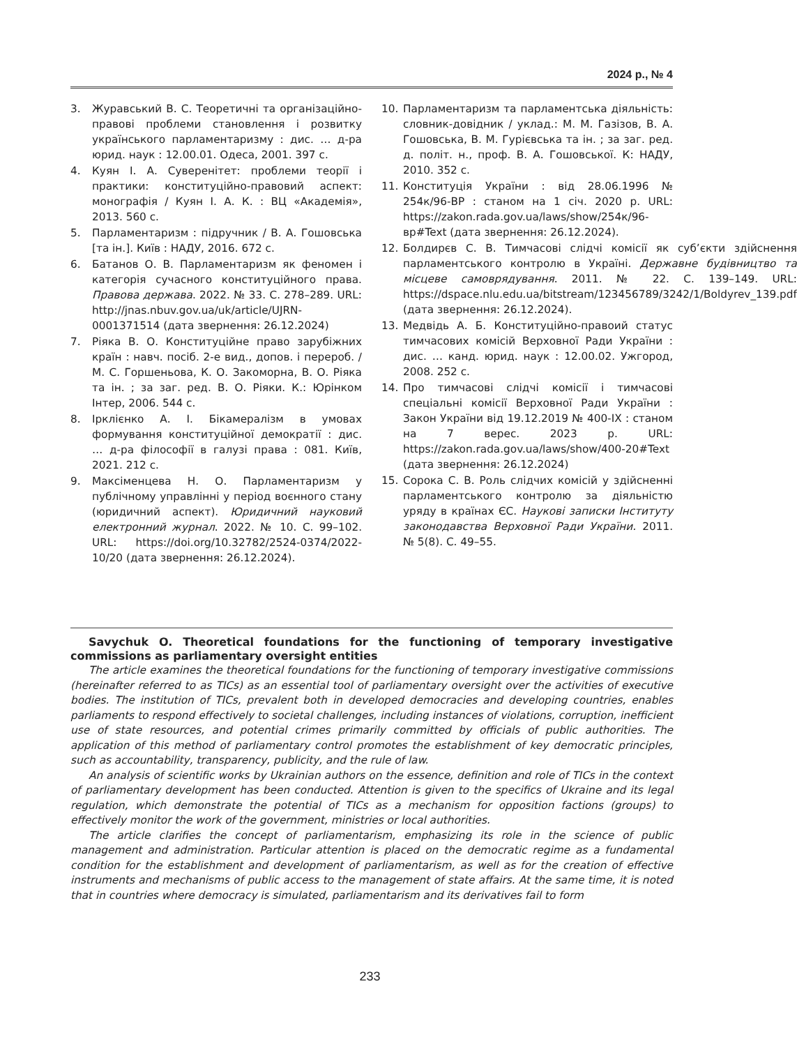2024 р., № 4
3. Журавський В. С. Теоретичні та організаційно-правові проблеми становлення і розвитку українського парламентаризму : дис. … д-ра юрид. наук : 12.00.01. Одеса, 2001. 397 с.
4. Куян І. А. Суверенітет: проблеми теорії і практики: конституційно-правовий аспект: монографія / Куян І. А. К. : ВЦ «Академія», 2013. 560 с.
5. Парламентаризм : підручник / В. А. Гошовська [та ін.]. Київ : НАДУ, 2016. 672 с.
6. Батанов О. В. Парламентаризм як феномен і категорія сучасного конституційного права. Правова держава. 2022. № 33. С. 278–289. URL: http://jnas.nbuv.gov.ua/uk/article/UJRN-0001371514 (дата звернення: 26.12.2024)
7. Ріяка В. О. Конституційне право зарубіжних країн : навч. посіб. 2-е вид., допов. і перероб. / М. С. Горшеньова, К. О. Закоморна, В. О. Ріяка та ін. ; за заг. ред. В. О. Ріяки. К.: Юрінком Інтер, 2006. 544 с.
8. Ірклієнко А. І. Бікамералізм в умовах формування конституційної демократії : дис. … д-ра філософії в галузі права : 081. Київ, 2021. 212 с.
9. Максіменцева Н. О. Парламентаризм у публічному управлінні у період воєнного стану (юридичний аспект). Юридичний науковий електронний журнал. 2022. № 10. С. 99–102. URL: https://doi.org/10.32782/2524-0374/2022-10/20 (дата звернення: 26.12.2024).
10. Парламентаризм та парламентська діяльність: словник-довідник / уклад.: М. М. Газізов, В. А. Гошовська, В. М. Гурієвська та ін. ; за заг. ред. д. політ. н., проф. В. А. Гошовської. К: НАДУ, 2010. 352 с.
11. Конституція України : від 28.06.1996 № 254к/96-ВР : станом на 1 січ. 2020 р. URL: https://zakon.rada.gov.ua/laws/show/254к/96-вр#Text (дата звернення: 26.12.2024).
12. Болдирєв С. В. Тимчасові слідчі комісії як суб’єкти здійснення парламентського контролю в Україні. Державне будівництво та місцеве самоврядування. 2011. № 22. С. 139–149. URL: https://dspace.nlu.edu.ua/bitstream/123456789/3242/1/Boldyrev_139.pdf (дата звернення: 26.12.2024).
13. Медвідь А. Б. Конституційно-правоий статус тимчасових комісій Верховної Ради України : дис. … канд. юрид. наук : 12.00.02. Ужгород, 2008. 252 с.
14. Про тимчасові слідчі комісії і тимчасові спеціальні комісії Верховної Ради України : Закон України від 19.12.2019 № 400-IX : станом на 7 верес. 2023 р. URL: https://zakon.rada.gov.ua/laws/show/400-20#Text (дата звернення: 26.12.2024)
15. Сорока С. В. Роль слідчих комісій у здійсненні парламентського контролю за діяльністю уряду в країнах ЄС. Наукові записки Інституту законодавства Верховної Ради України. 2011. № 5(8). С. 49–55.
Savychuk O. Theoretical foundations for the functioning of temporary investigative commissions as parliamentary oversight entities
The article examines the theoretical foundations for the functioning of temporary investigative commissions (hereinafter referred to as TICs) as an essential tool of parliamentary oversight over the activities of executive bodies. The institution of TICs, prevalent both in developed democracies and developing countries, enables parliaments to respond effectively to societal challenges, including instances of violations, corruption, inefficient use of state resources, and potential crimes primarily committed by officials of public authorities. The application of this method of parliamentary control promotes the establishment of key democratic principles, such as accountability, transparency, publicity, and the rule of law.
An analysis of scientific works by Ukrainian authors on the essence, definition and role of TICs in the context of parliamentary development has been conducted. Attention is given to the specifics of Ukraine and its legal regulation, which demonstrate the potential of TICs as a mechanism for opposition factions (groups) to effectively monitor the work of the government, ministries or local authorities.
The article clarifies the concept of parliamentarism, emphasizing its role in the science of public management and administration. Particular attention is placed on the democratic regime as a fundamental condition for the establishment and development of parliamentarism, as well as for the creation of effective instruments and mechanisms of public access to the management of state affairs. At the same time, it is noted that in countries where democracy is simulated, parliamentarism and its derivatives fail to form
233